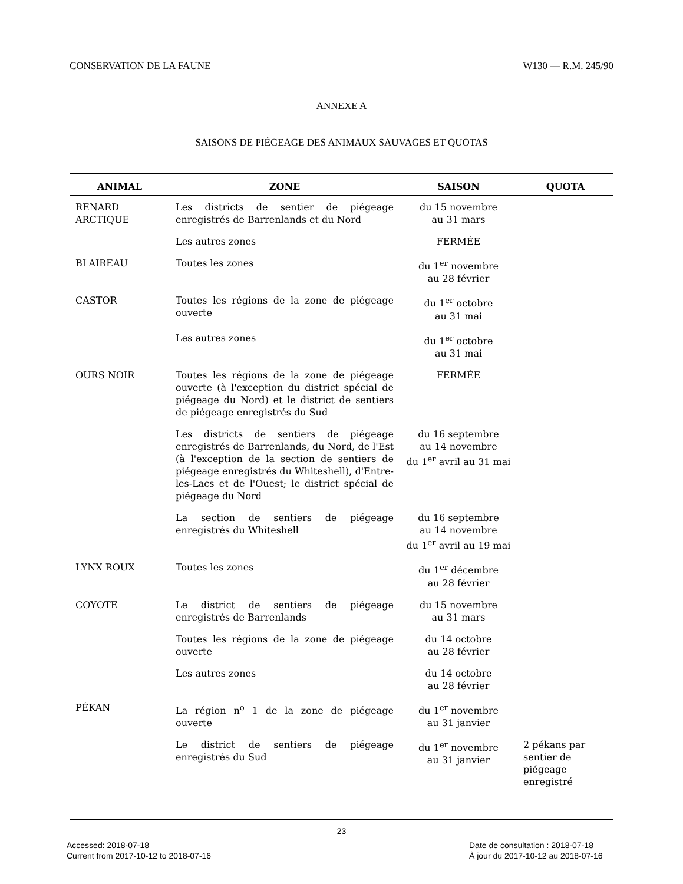CONSERVATION DE LA FAUNE W130 — R.M. 245/90
ANNEXE A
SAISONS DE PIÉGEAGE DES ANIMAUX SAUVAGES ET QUOTAS
| ANIMAL | ZONE | SAISON | QUOTA |
| --- | --- | --- | --- |
| RENARD ARCTIQUE | Les districts de sentier de piégeage enregistrés de Barrenlands et du Nord | du 15 novembre au 31 mars | |
| | Les autres zones | FERMÉE | |
| BLAIREAU | Toutes les zones | du 1<sup>er</sup> novembre au 28 février | |
| CASTOR | Toutes les régions de la zone de piégeage ouverte | du 1<sup>er</sup> octobre au 31 mai | |
| | Les autres zones | du 1<sup>er</sup> octobre au 31 mai | |
| OURS NOIR | Toutes les régions de la zone de piégeage ouverte (à l'exception du district spécial de piégeage du Nord) et le district de sentiers de piégeage enregistrés du Sud | FERMÉE | |
| | Les districts de sentiers de piégeage enregistrés de Barrenlands, du Nord, de l'Est (à l'exception de la section de sentiers de piégeage enregistrés du Whiteshell), d'Entre-les-Lacs et de l'Ouest; le district spécial de piégeage du Nord | du 16 septembre au 14 novembre du 1<sup>er</sup> avril au 31 mai | |
| | La section de sentiers de piégeage enregistrés du Whiteshell | du 16 septembre au 14 novembre du 1<sup>er</sup> avril au 19 mai | |
| LYNX ROUX | Toutes les zones | du 1<sup>er</sup> décembre au 28 février | |
| COYOTE | Le district de sentiers de piégeage enregistrés de Barrenlands | du 15 novembre au 31 mars | |
| | Toutes les régions de la zone de piégeage ouverte | du 14 octobre au 28 février | |
| | Les autres zones | du 14 octobre au 28 février | |
| PÉKAN | La région n<sup>o</sup> 1 de la zone de piégeage ouverte | du 1<sup>er</sup> novembre au 31 janvier | |
| | Le district de sentiers de piégeage enregistrés du Sud | du 1<sup>er</sup> novembre au 31 janvier | 2 pékans par sentier de piégeage enregistré |
23
Accessed: 2018-07-18
Current from 2017-10-12 to 2018-07-16
Date de consultation : 2018-07-18
À jour du 2017-10-12 au 2018-07-16